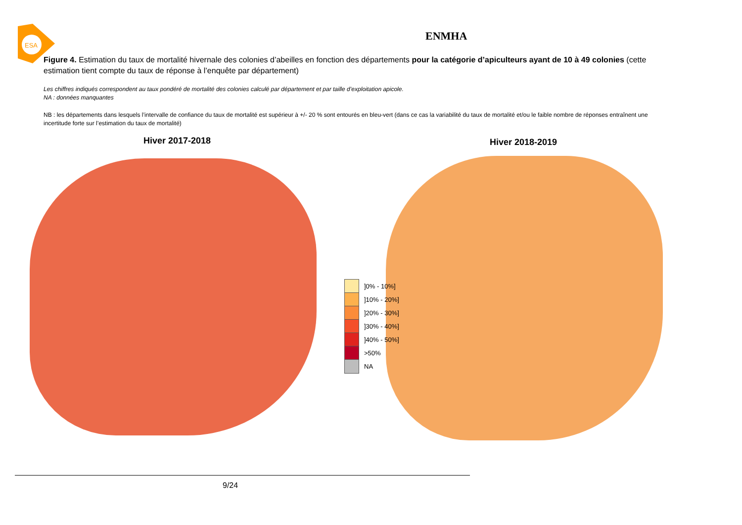ESA
ENMHA
Figure 4. Estimation du taux de mortalité hivernale des colonies d’abeilles en fonction des départements pour la catégorie d’apiculteurs ayant de 10 à 49 colonies (cette estimation tient compte du taux de réponse à l’enquête par département)
Les chiffres indiqués correspondent au taux pondéré de mortalité des colonies calculé par département et par taille d’exploitation apicole.
NA : données manquantes
NB : les départements dans lesquels l’intervalle de confiance du taux de mortalité est supérieur à +/- 20 % sont entourés en bleu-vert (dans ce cas la variabilité du taux de mortalité et/ou le faible nombre de réponses entraînent une incertitude forte sur l’estimation du taux de mortalité)
Hiver 2017-2018 Hiver 2018-2019
]0% - 10%]
]10% - 20%]
]20% - 30%]
]30% - 40%]
]40% - 50%]
>50%
NA
9/24